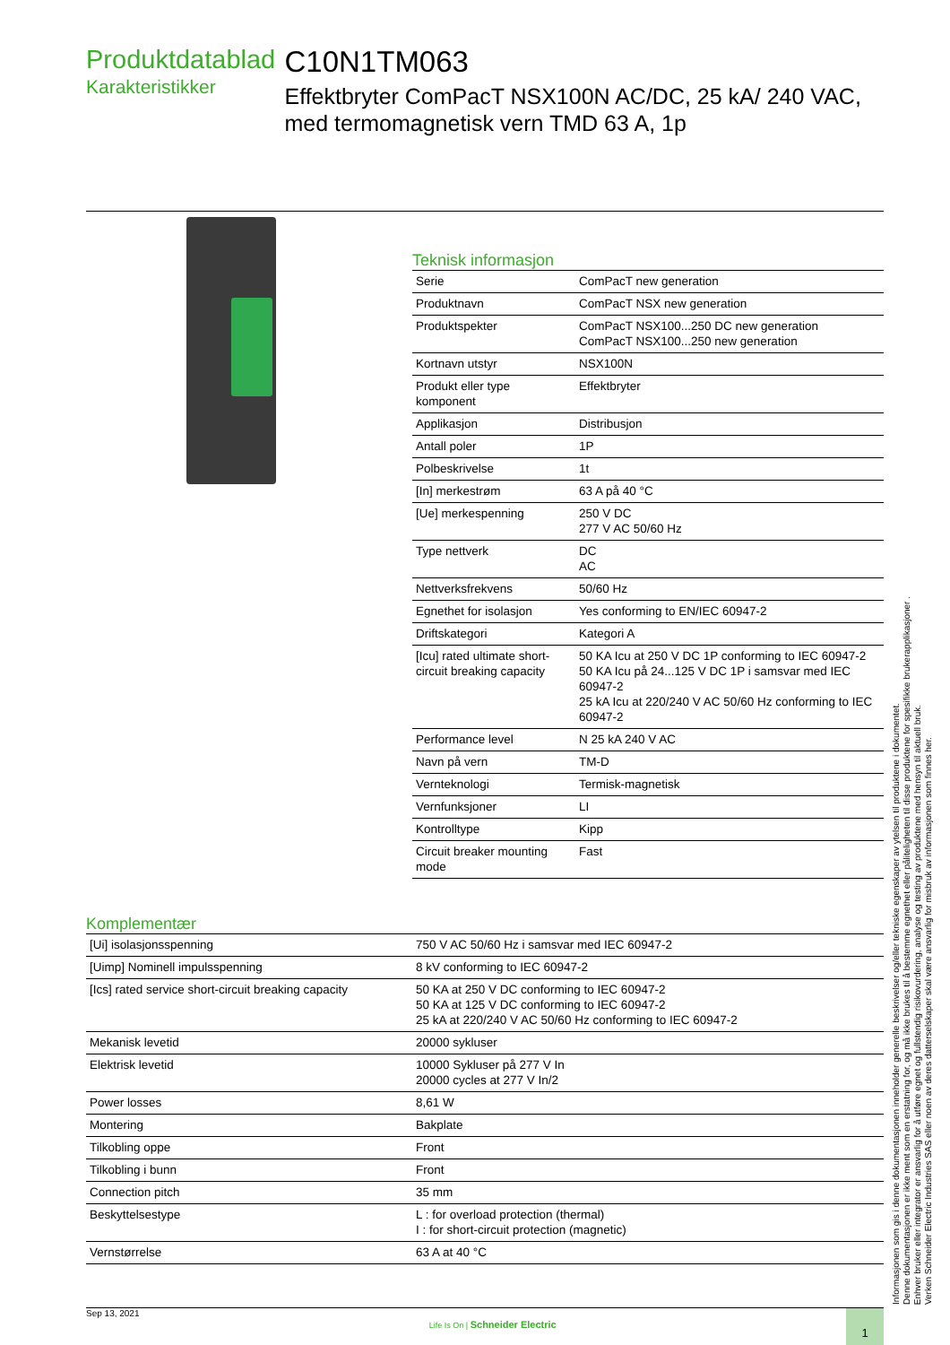Produktdatablad
Karakteristikker
C10N1TM063
Effektbryter ComPacT NSX100N AC/DC, 25 kA/ 240 VAC, med termomagnetisk vern TMD 63 A, 1p
Teknisk informasjon
| Serie | ComPacT new generation |
| Produktnavn | ComPacT NSX new generation |
| Produktspekter | ComPacT NSX100...250 DC new generation ComPacT NSX100...250 new generation |
| Kortnavn utstyr | NSX100N |
| Produkt eller type komponent | Effektbryter |
| Applikasjon | Distribusjon |
| Antall poler | 1P |
| Polbeskrivelse | 1t |
| [In] merkestrøm | 63 A på 40 °C |
| [Ue] merkespenning | 250 V DC 277 V AC 50/60 Hz |
| Type nettverk | DC AC |
| Nettverksfrekvens | 50/60 Hz |
| Egnethet for isolasjon | Yes conforming to EN/IEC 60947-2 |
| Driftskategori | Kategori A |
| [Icu] rated ultimate short-circuit breaking capacity | 50 KA Icu at 250 V DC 1P conforming to IEC 60947-2 50 KA Icu på 24...125 V DC 1P i samsvar med IEC 60947-2 25 kA Icu at 220/240 V AC 50/60 Hz conforming to IEC 60947-2 |
| Performance level | N 25 kA 240 V AC |
| Navn på vern | TM-D |
| Vernteknologi | Termisk-magnetisk |
| Vernfunksjoner | LI |
| Kontrolltype | Kipp |
| Circuit breaker mounting mode | Fast |
Komplementær
| [Ui] isolasjonsspenning | 750 V AC 50/60 Hz i samsvar med IEC 60947-2 |
| [Uimp] Nominell impulsspenning | 8 kV conforming to IEC 60947-2 |
| [Ics] rated service short-circuit breaking capacity | 50 KA at 250 V DC conforming to IEC 60947-2 50 KA at 125 V DC conforming to IEC 60947-2 25 kA at 220/240 V AC 50/60 Hz conforming to IEC 60947-2 |
| Mekanisk levetid | 20000 sykluser |
| Elektrisk levetid | 10000 Sykluser på 277 V In 20000 cycles at 277 V In/2 |
| Power losses | 8,61 W |
| Montering | Bakplate |
| Tilkobling oppe | Front |
| Tilkobling i bunn | Front |
| Connection pitch | 35 mm |
| Beskyttelsestype | L : for overload protection (thermal) I : for short-circuit protection (magnetic) |
| Vernstørrelse | 63 A at 40 °C |
Sep 13, 2021
Life Is On | Schneider Electric
1
Informasjonen som gis i denne dokumentasjonen inneholder generelle beskrivelser og/eller tekniske egenskaper av ytelsen til produktene i dokumentet.
Denne dokumentasjonen er ikke ment som en erstatning for, og må ikke brukes til å bestemme egnethet eller påliteligheten til disse produktene for spesifikke brukerapplikasjoner .
Enhver bruker eller integrator er ansvarlig for å utføre egnet og fullstendig risikovurdering, analyse og testing av produktene med hensyn til aktuell bruk.
Verken Schneider Electric Industries SAS eller noen av deres datterselskaper skal være ansvarlig for misbruk av informasjonen som finnes her.